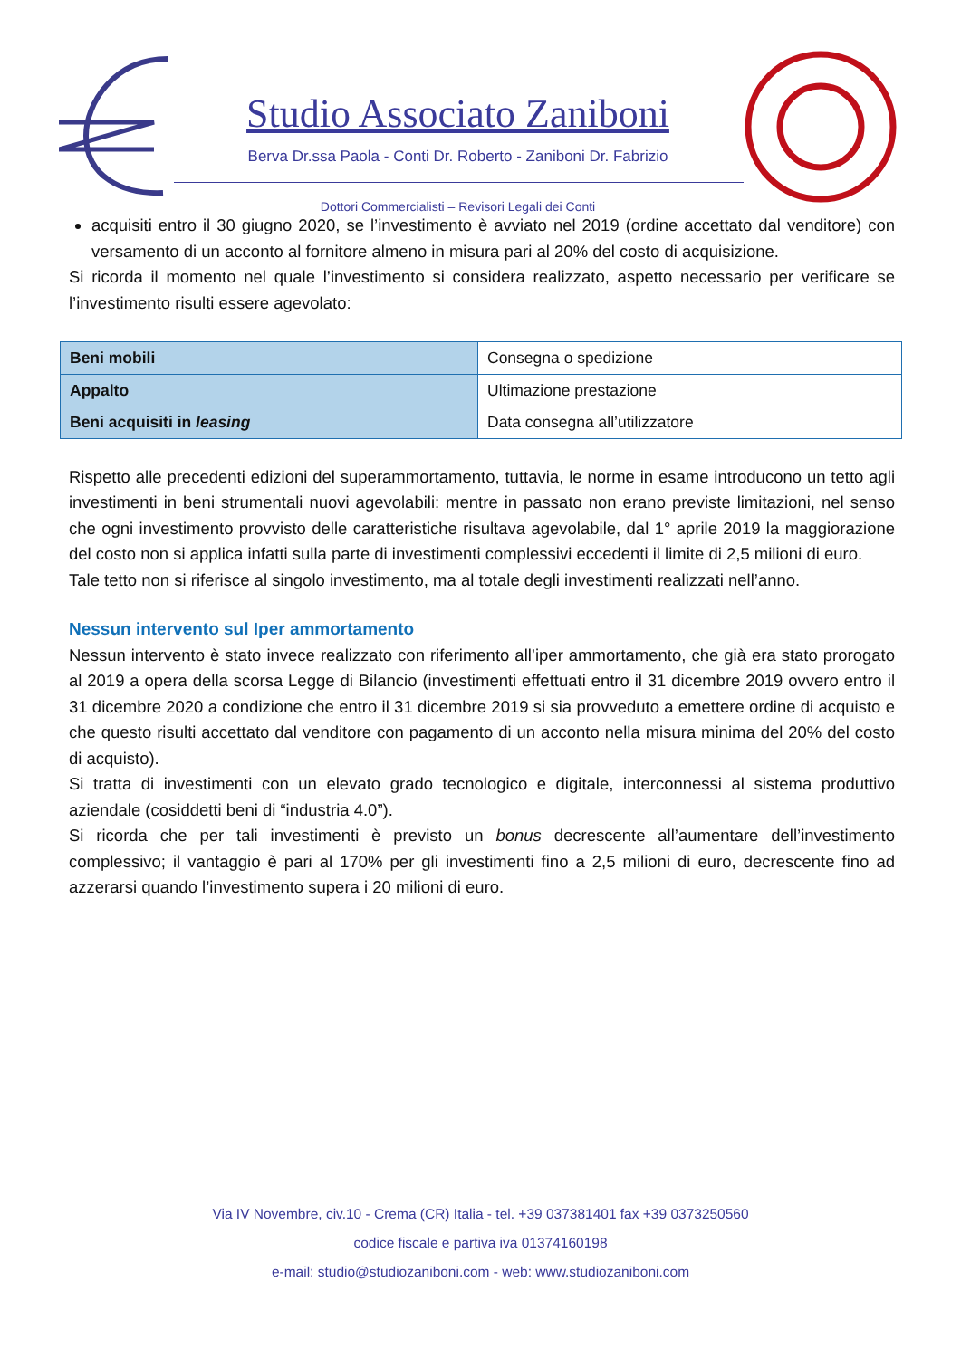Studio Associato Zaniboni
Berva Dr.ssa Paola - Conti Dr. Roberto - Zaniboni Dr. Fabrizio
Dottori Commercialisti – Revisori Legali dei Conti
acquisiti entro il 30 giugno 2020, se l’investimento è avviato nel 2019 (ordine accettato dal venditore) con versamento di un acconto al fornitore almeno in misura pari al 20% del costo di acquisizione.
Si ricorda il momento nel quale l’investimento si considera realizzato, aspetto necessario per verificare se l’investimento risulti essere agevolato:
| Beni mobili | Consegna o spedizione |
| Appalto | Ultimazione prestazione |
| Beni acquisiti in leasing | Data consegna all’utilizzatore |
Rispetto alle precedenti edizioni del superammortamento, tuttavia, le norme in esame introducono un tetto agli investimenti in beni strumentali nuovi agevolabili: mentre in passato non erano previste limitazioni, nel senso che ogni investimento provvisto delle caratteristiche risultava agevolabile, dal 1° aprile 2019 la maggiorazione del costo non si applica infatti sulla parte di investimenti complessivi eccedenti il limite di 2,5 milioni di euro.
Tale tetto non si riferisce al singolo investimento, ma al totale degli investimenti realizzati nell’anno.
Nessun intervento sul Iper ammortamento
Nessun intervento è stato invece realizzato con riferimento all’iper ammortamento, che già era stato prorogato al 2019 a opera della scorsa Legge di Bilancio (investimenti effettuati entro il 31 dicembre 2019 ovvero entro il 31 dicembre 2020 a condizione che entro il 31 dicembre 2019 si sia provveduto a emettere ordine di acquisto e che questo risulti accettato dal venditore con pagamento di un acconto nella misura minima del 20% del costo di acquisto).
Si tratta di investimenti con un elevato grado tecnologico e digitale, interconnessi al sistema produttivo aziendale (cosiddetti beni di “industria 4.0”).
Si ricorda che per tali investimenti è previsto un bonus decrescente all’aumentare dell’investimento complessivo; il vantaggio è pari al 170% per gli investimenti fino a 2,5 milioni di euro, decrescente fino ad azzerarsi quando l’investimento supera i 20 milioni di euro.
Via IV Novembre, civ.10 - Crema (CR) Italia - tel. +39 037381401 fax +39 0373250560
codice fiscale e partiva iva 01374160198
e-mail: studio@studiozaniboni.com - web: www.studiozaniboni.com